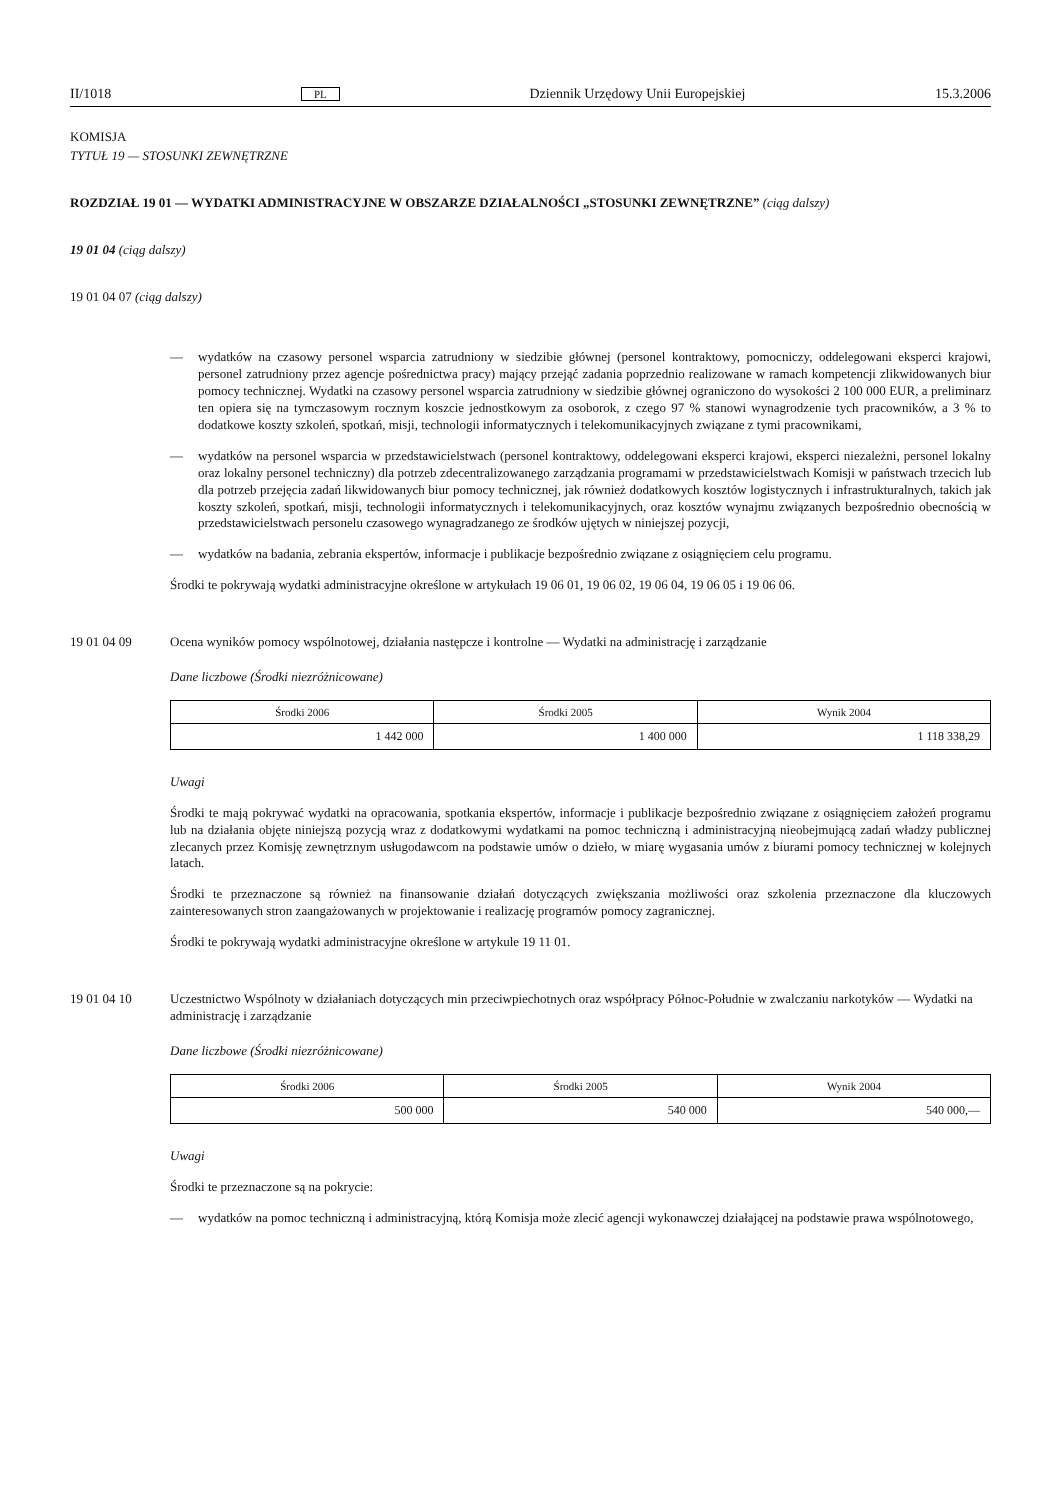II/1018 PL Dziennik Urzędowy Unii Europejskiej 15.3.2006
KOMISJA
TYTUŁ 19 — STOSUNKI ZEWNĘTRZNE
ROZDZIAŁ 19 01 — WYDATKI ADMINISTRACYJNE W OBSZARZE DZIAŁALNOŚCI „STOSUNKI ZEWNĘTRZNE” (ciąg dalszy)
19 01 04 (ciąg dalszy)
19 01 04 07 (ciąg dalszy)
— wydatków na czasowy personel wsparcia zatrudniony w siedzibie głównej (personel kontraktowy, pomocniczy, oddelegowani eksperci krajowi, personel zatrudniony przez agencje pośrednictwa pracy) mający przejąć zadania poprzednio realizowane w ramach kompetencji zlikwidowanych biur pomocy technicznej. Wydatki na czasowy personel wsparcia zatrudniony w siedzibie głównej ograniczono do wysokości 2 100 000 EUR, a preliminarz ten opiera się na tymczasowym rocznym koszcie jednostkowym za osoborok, z czego 97 % stanowi wynagrodzenie tych pracowników, a 3 % to dodatkowe koszty szkoleń, spotkań, misji, technologii informatycznych i telekomunikacyjnych związane z tymi pracownikami,
— wydatków na personel wsparcia w przedstawicielstwach (personel kontraktowy, oddelegowani eksperci krajowi, eksperci niezależni, personel lokalny oraz lokalny personel techniczny) dla potrzeb zdecentralizowanego zarządzania programami w przedstawicielstwach Komisji w państwach trzecich lub dla potrzeb przejęcia zadań likwidowanych biur pomocy technicznej, jak również dodatkowych kosztów logistycznych i infrastrukturalnych, takich jak koszty szkoleń, spotkań, misji, technologii informatycznych i telekomunikacyjnych, oraz kosztów wynajmu związanych bezpośrednio obecnością w przedstawicielstwach personelu czasowego wynagradzanego ze środków ujętych w niniejszej pozycji,
— wydatków na badania, zebrania ekspertów, informacje i publikacje bezpośrednio związane z osiągnięciem celu programu.
Środki te pokrywają wydatki administracyjne określone w artykułach 19 06 01, 19 06 02, 19 06 04, 19 06 05 i 19 06 06.
19 01 04 09 Ocena wyników pomocy wspólnotowej, działania następcze i kontrolne — Wydatki na administrację i zarządzanie
Dane liczbowe (Środki niezróżnicowane)
| Środki 2006 | Środki 2005 | Wynik 2004 |
| --- | --- | --- |
| 1 442 000 | 1 400 000 | 1 118 338,29 |
Uwagi
Środki te mają pokrywać wydatki na opracowania, spotkania ekspertów, informacje i publikacje bezpośrednio związane z osiągnięciem założeń programu lub na działania objęte niniejszą pozycją wraz z dodatkowymi wydatkami na pomoc techniczną i administracyjną nieobejmującą zadań władzy publicznej zlecanych przez Komisję zewnętrznym usługodawcom na podstawie umów o dzieło, w miarę wygasania umów z biurami pomocy technicznej w kolejnych latach.
Środki te przeznaczone są również na finansowanie działań dotyczących zwiększania możliwości oraz szkolenia przeznaczone dla kluczowych zainteresowanych stron zaangażowanych w projektowanie i realizację programów pomocy zagranicznej.
Środki te pokrywają wydatki administracyjne określone w artykule 19 11 01.
19 01 04 10 Uczestnictwo Wspólnoty w działaniach dotyczących min przeciwpiechotnych oraz współpracy Północ-Południe w zwalczaniu narkotyków — Wydatki na administrację i zarządzanie
Dane liczbowe (Środki niezróżnicowane)
| Środki 2006 | Środki 2005 | Wynik 2004 |
| --- | --- | --- |
| 500 000 | 540 000 | 540 000,— |
Uwagi
Środki te przeznaczone są na pokrycie:
— wydatków na pomoc techniczną i administracyjną, którą Komisja może zlecić agencji wykonawczej działającej na podstawie prawa wspólnotowego,